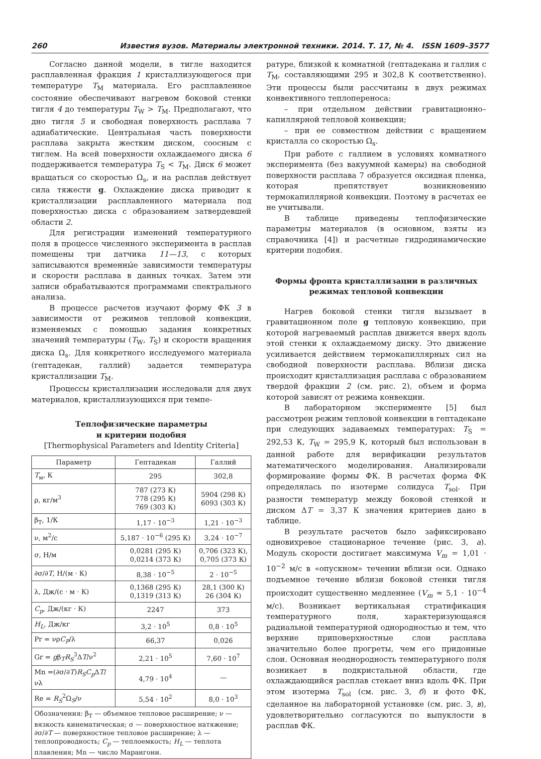260 Известия вузов. Материалы электронной техники. 2014. Т. 17, № 4. ISSN 1609–3577
Согласно данной модели, в тигле находится расплавленная фракция 1 кристаллизующегося при температуре T<sub>M</sub> материала. Его расплавленное состояние обеспечивают нагревом боковой стенки тигля 4 до температуры T<sub>W</sub> > T<sub>M</sub>. Предполагают, что дно тигля 5 и свободная поверхность расплава 7 адиабатические. Центральная часть поверхности расплава закрыта жестким диском, соосным с тиглем. На всей поверхности охлаждаемого диска 6 поддерживается температура T<sub>S</sub> < T<sub>M</sub>. Диск 6 может вращаться со скоростью Ω<sub>s</sub>, и на расплав действует сила тяжести g. Охлаждение диска приводит к кристаллизации расплавленного материала под поверхностью диска с образованием затвердевшей области 2.
Для регистрации изменений температурного поля в процессе численного эксперимента в расплав помещены три датчика 11—13, с которых записываются временны́е зависимости температуры и скорости расплава в данных точках. Затем эти записи обрабатываются программами спектрального анализа.
В процессе расчетов изучают форму ФК 3 в зависимости от режимов тепловой конвекции, изменяемых с помощью задания конкретных значений температуры (T<sub>W</sub>, T<sub>S</sub>) и скорости вращения диска Ω<sub>s</sub>. Для конкретного исследуемого материала (гептадекан, галлий) задается температура кристаллизации T<sub>M</sub>.
Процессы кристаллизации исследовали для двух материалов, кристаллизующихся при темпе-
Теплофизические параметры
и критерии подобия
[Thermophysical Parameters and Identity Criteria]
| Параметр | Гептадекан | Галлий |
| --- | --- | --- |
| T<sub>м</sub>, К | 295 | 302,8 |
| ρ, кг/м<sup>3</sup> | 787 (273 К) 778 (295 К) 769 (303 К) | 5904 (298 К) 6093 (303 К) |
| β<sub>T</sub>, 1/К | 1,17 · 10<sup>−3</sup> | 1,21 · 10<sup>−3</sup> |
| ν, м<sup>2</sup>/с | 5,187 · 10<sup>−6</sup> (295 К) | 3,24 · 10<sup>−7</sup> |
| σ, Н/м | 0,0281 (295 К) 0,0214 (373 К) | 0,706 (323 К), 0,705 (373 К) |
| ∂σ/∂ T , Н/(м · К) | 8,38 · 10<sup>−5</sup> | 2 · 10<sup>−5</sup> |
| λ, Дж/(с · м · К) | 0,1368 (295 К) 0,1319 (313 К) | 28,1 (300 К) 26 (304 К) |
| C<sub>p</sub> , Дж/(кг · К) | 2247 | 373 |
| H<sub>L</sub> , Дж/кг | 3,2 · 10<sup>5</sup> | 0,8 · 10<sup>5</sup> |
| Pr = νρ C<sub>P</sub> /λ | 66,37 | 0,026 |
| Gr = g β<sub>T</sub> R<sub>S</sub><sup>3</sup>Δ T /ν<sup>2</sup> | 2,21 · 10<sup>5</sup> | 7,60 · 10<sup>7</sup> |
| Mn =(∂σ/∂ T ) R<sub>S</sub>C<sub>p</sub> Δ T /νλ | 4,79 · 10<sup>4</sup> | — |
| Re = R<sub>S</sub><sup>2</sup>Ω<sub>S</sub>/ν | 5,54 · 10<sup>2</sup> | 8,0 · 10<sup>3</sup> |
| Обозначения: β<sub>T</sub> — объемное тепловое расширение; ν — вязкость кинематическая; σ — поверхностное натяжение; ∂σ/∂ T — поверхностное тепловое расширение; λ — теплопроводность; C<sub>p</sub> — теплоемкость; H<sub>L</sub> — теплота плавления; Mn — число Марангони. | | |
ратуре, близкой к комнатной (гептадекана и галлия с T<sub>M</sub>, составляющими 295 и 302,8 К соответственно). Эти процессы были рассчитаны в двух режимах конвективного теплопереноса:
– при отдельном действии гравитационно–капиллярной тепловой конвекции;
– при ее совместном действии с вращением кристалла со скоростью Ω<sub>s</sub>.
При работе с галлием в условиях комнатного эксперимента (без вакуумной камеры) на свободной поверхности расплава 7 образуется оксидная пленка, которая препятствует возникновению термокапиллярной конвекции. Поэтому в расчетах ее не учитывали.
В таблице приведены теплофизические параметры материалов (в основном, взяты из справочника [4]) и расчетные гидродинамические критерии подобия.
Формы фронта кристаллизации в различных режимах тепловой конвекции
Нагрев боковой стенки тигля вызывает в гравитационном поле g тепловую конвекцию, при которой нагреваемый расплав движется вверх вдоль этой стенки к охлаждаемому диску. Это движение усиливается действием термокапиллярных сил на свободной поверхности расплава. Вблизи диска происходит кристаллизация расплава с образованием твердой фракции 2 (см. рис. 2), объем и форма которой зависят от режима конвекции.
В лабораторном эксперименте [5] был рассмотрен режим тепловой конвекции в гептадекане при следующих задаваемых температурах: T<sub>S</sub> = 292,53 К, T<sub>W</sub> = 295,9 К, который был использован в данной работе для верификации результатов математического моделирования. Анализировали формирование формы ФК. В расчетах форма ФК определялась по изотерме солидуса T<sub>sol</sub>. При разности температур между боковой стенкой и диском ΔT = 3,37 К значения критериев дано в таблице.
В результате расчетов было зафиксировано одновихревое стационарное течение (рис. 3, а). Модуль скорости достигает максимума V<sub>m</sub> = 1,01 · 10<sup>−2</sup> м/с в «опускном» течении вблизи оси. Однако подъемное течение вблизи боковой стенки тигля происходит существенно медленнее (V<sub>m</sub> ≈ 5,1 · 10<sup>−4</sup> м/с). Возникает вертикальная стратификация температурного поля, характеризующаяся радиальной температурной однородностью и тем, что верхние приповерхностные слои расплава значительно более прогреты, чем его придонные слои. Основная неоднородность температурного поля возникает в подкристальной области, где охлаждающийся расплав стекает вниз вдоль ФК. При этом изотерма T<sub>sol</sub> (см. рис. 3, б) и фото ФК, сделанное на лабораторной установке (см. рис. 3, в), удовлетворительно согласуются по выпуклости в расплав ФК.